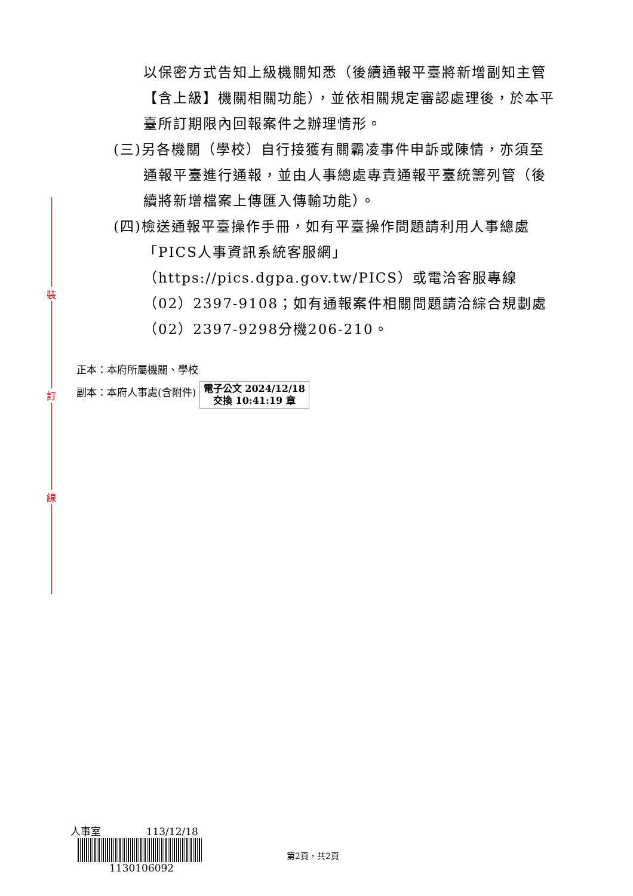裝
訂
線
以保密方式告知上級機關知悉（後續通報平臺將新增副知主管【含上級】機關相關功能），並依相關規定審認處理後，於本平臺所訂期限內回報案件之辦理情形。
(三)另各機關（學校）自行接獲有關霸凌事件申訴或陳情，亦須至通報平臺進行通報，並由人事總處專責通報平臺統籌列管（後續將新增檔案上傳匯入傳輸功能）。
(四)檢送通報平臺操作手冊，如有平臺操作問題請利用人事總處「PICS人事資訊系統客服網」（https://pics.dgpa.gov.tw/PICS）或電洽客服專線（02）2397-9108；如有通報案件相關問題請洽綜合規劃處（02）2397-9298分機206-210。
正本：本府所屬機關、學校
副本：本府人事處(含附件) 電子公文 2024/12/18
交換 10:41:19 章
人事室 113/12/18
1130106092
第2頁，共2頁